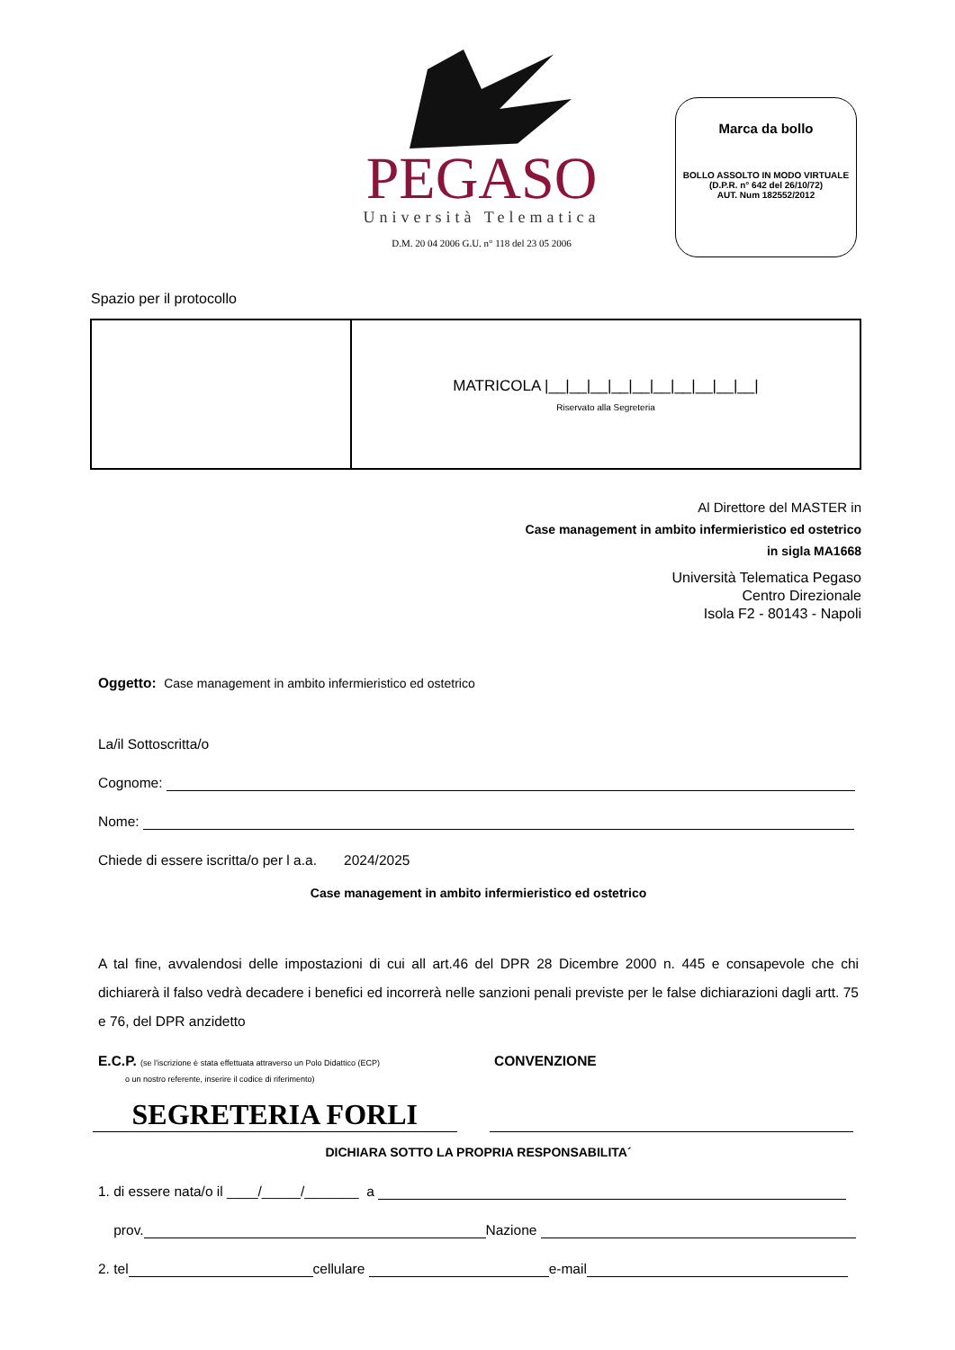PEGASO
Università Telematica
D.M. 20 04 2006 G.U. n° 118 del 23 05 2006
Marca da bollo
BOLLO ASSOLTO IN MODO VIRTUALE
(D.P.R. n° 642 del 26/10/72)
AUT. Num 182552/2012
Spazio per il protocollo
| | MATRICOLA /__/__/__/__/__/__/__/__/__/__/ Riservato alla Segreteria |
Al Direttore del MASTER in
Case management in ambito infermieristico ed ostetrico
in sigla MA1668
Università Telematica Pegaso
Centro Direzionale
Isola F2 - 80143 - Napoli
Oggetto: Case management in ambito infermieristico ed ostetrico
La/il Sottoscritta/o
Cognome:
Nome:
Chiede di essere iscritta/o per l a.a. 2024/2025
Case management in ambito infermieristico ed ostetrico
A tal fine, avvalendosi delle impostazioni di cui all art.46 del DPR 28 Dicembre 2000 n. 445 e consapevole che chi dichiarerà il falso vedrà decadere i benefici ed incorrerà nelle sanzioni penali previste per le false dichiarazioni dagli artt. 75 e 76, del DPR anzidetto
E.C.P. (se l’iscrizione è stata effettuata attraverso un Polo Didattico (ECP)
o un nostro referente, inserire il codice di riferimento)
CONVENZIONE
SEGRETERIA FORLI
DICHIARA SOTTO LA PROPRIA RESPONSABILITA´
1. di essere nata/o il ____/_____/_______ a
prov. Nazione
2. tel cellulare e-mail